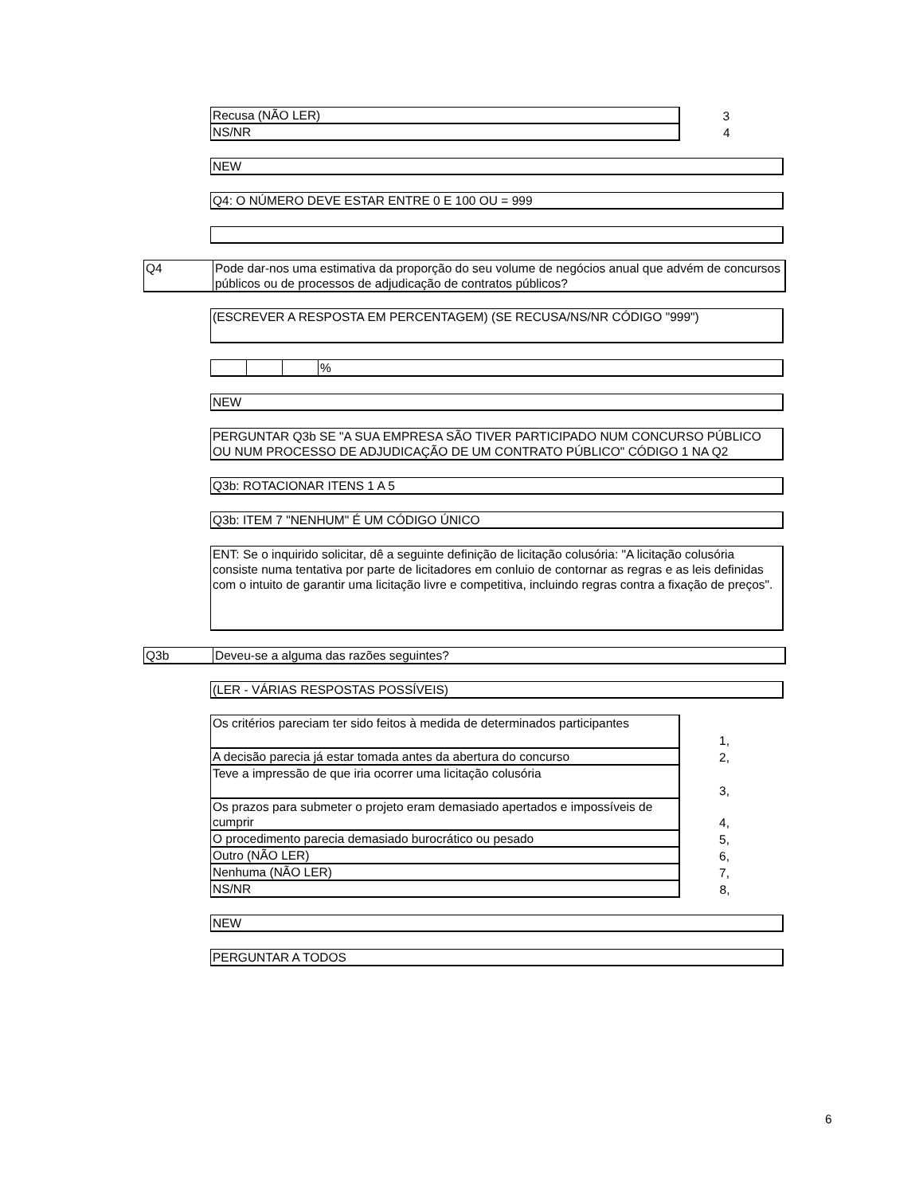| Recusa (NÃO LER) | 3 |
| NS/NR | 4 |
NEW
Q4: O NÚMERO DEVE ESTAR ENTRE 0 E 100 OU = 999
Q4 Pode dar-nos uma estimativa da proporção do seu volume de negócios anual que advém de concursos públicos ou de processos de adjudicação de contratos públicos?
(ESCREVER A RESPOSTA EM PERCENTAGEM) (SE RECUSA/NS/NR CÓDIGO "999")
%
NEW
PERGUNTAR Q3b SE "A SUA EMPRESA SÃO TIVER PARTICIPADO NUM CONCURSO PÚBLICO OU NUM PROCESSO DE ADJUDICAÇÃO DE UM CONTRATO PÚBLICO" CÓDIGO 1 NA Q2
Q3b: ROTACIONAR ITENS 1 A 5
Q3b: ITEM 7 "NENHUM" É UM CÓDIGO ÚNICO
ENT: Se o inquirido solicitar, dê a seguinte definição de licitação colusória: "A licitação colusória consiste numa tentativa por parte de licitadores em conluio de contornar as regras e as leis definidas com o intuito de garantir uma licitação livre e competitiva, incluindo regras contra a fixação de preços".
Q3b Deveu-se a alguma das razões seguintes?
(LER - VÁRIAS RESPOSTAS POSSÍVEIS)
| Os critérios pareciam ter sido feitos à medida de determinados participantes | 1, |
| A decisão parecia já estar tomada antes da abertura do concurso | 2, |
| Teve a impressão de que iria ocorrer uma licitação colusória | 3, |
| Os prazos para submeter o projeto eram demasiado apertados e impossíveis de cumprir | 4, |
| O procedimento parecia demasiado burocrático ou pesado | 5, |
| Outro (NÃO LER) | 6, |
| Nenhuma (NÃO LER) | 7, |
| NS/NR | 8, |
NEW
PERGUNTAR A TODOS
6